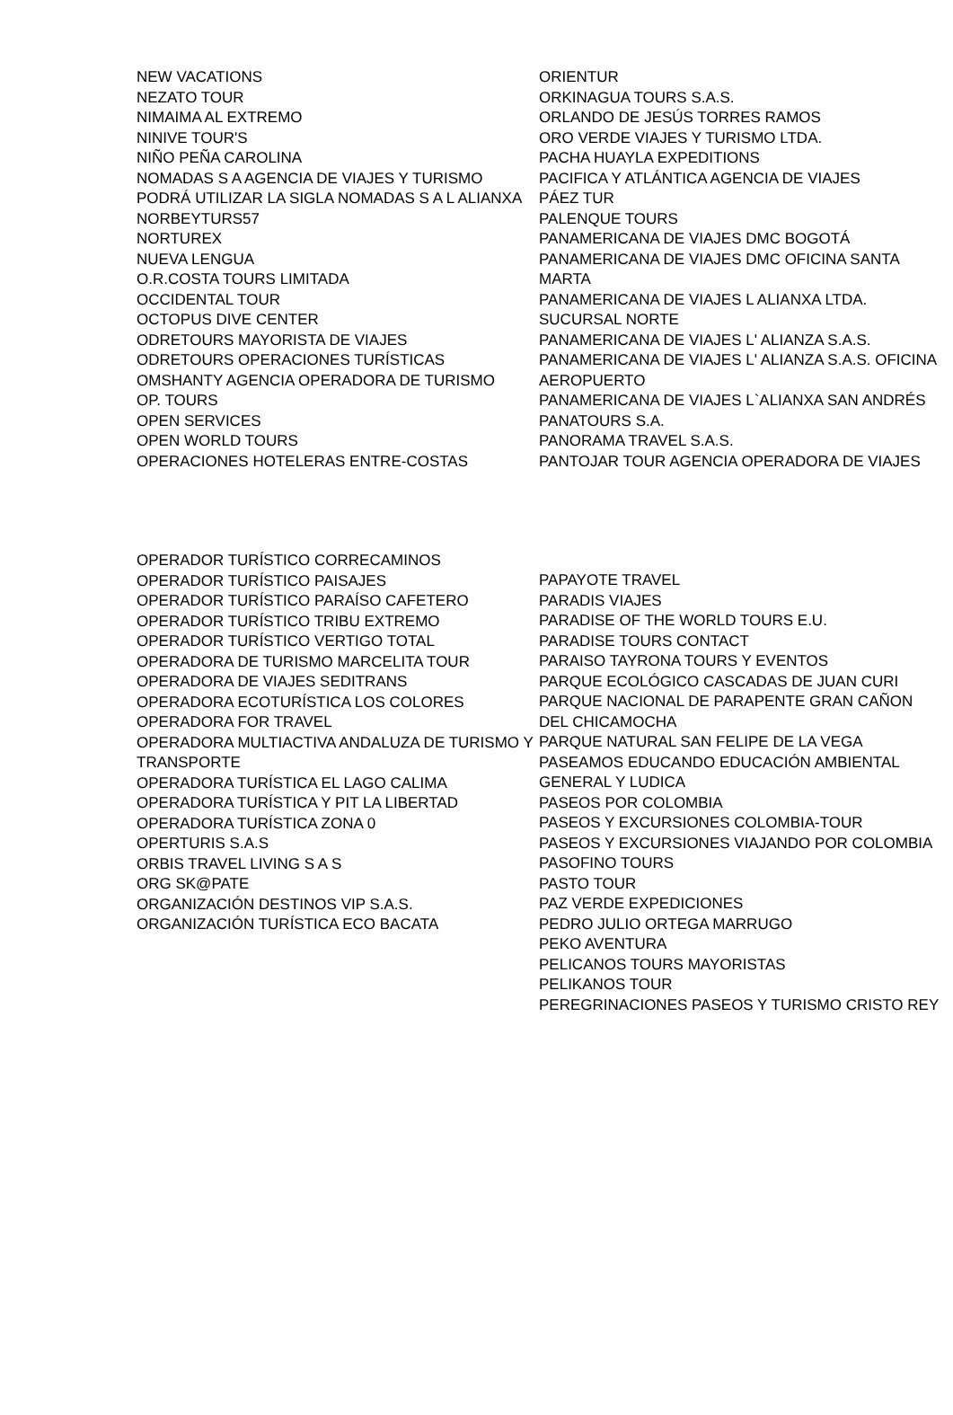NEW VACATIONS
NEZATO TOUR
NIMAIMA AL EXTREMO
NINIVE TOUR'S
NIÑO PEÑA CAROLINA
NOMADAS S A AGENCIA DE VIAJES Y TURISMO PODRÁ UTILIZAR LA SIGLA NOMADAS S A L ALIANXA
NORBEYTURS57
NORTUREX
NUEVA LENGUA
O.R.COSTA TOURS LIMITADA
OCCIDENTAL TOUR
OCTOPUS DIVE CENTER
ODRETOURS MAYORISTA DE VIAJES
ODRETOURS OPERACIONES TURÍSTICAS
OMSHANTY AGENCIA OPERADORA DE TURISMO
OP. TOURS
OPEN SERVICES
OPEN WORLD TOURS
OPERACIONES HOTELERAS ENTRE-COSTAS
ORIENTUR
ORKINAGUA TOURS S.A.S.
ORLANDO DE JESÚS TORRES RAMOS
ORO VERDE VIAJES Y TURISMO LTDA.
PACHA HUAYLA EXPEDITIONS
PACIFICA Y ATLÁNTICA AGENCIA DE VIAJES
PÁEZ TUR
PALENQUE TOURS
PANAMERICANA DE VIAJES DMC BOGOTÁ
PANAMERICANA DE VIAJES DMC OFICINA SANTA MARTA
PANAMERICANA DE VIAJES L ALIANXA LTDA. SUCURSAL NORTE
PANAMERICANA DE VIAJES L' ALIANZA S.A.S.
PANAMERICANA DE VIAJES L' ALIANZA S.A.S. OFICINA AEROPUERTO
PANAMERICANA DE VIAJES L`ALIANXA SAN ANDRÉS
PANATOURS S.A.
PANORAMA TRAVEL S.A.S.
PANTOJAR TOUR AGENCIA OPERADORA DE VIAJES
OPERADOR TURÍSTICO CORRECAMINOS
OPERADOR TURÍSTICO PAISAJES
OPERADOR TURÍSTICO PARAÍSO CAFETERO
OPERADOR TURÍSTICO TRIBU EXTREMO
OPERADOR TURÍSTICO VERTIGO TOTAL
OPERADORA DE TURISMO MARCELITA TOUR
OPERADORA DE VIAJES SEDITRANS
OPERADORA ECOTURÍSTICA LOS COLORES
OPERADORA FOR TRAVEL
OPERADORA MULTIACTIVA ANDALUZA DE TURISMO Y TRANSPORTE
OPERADORA TURÍSTICA EL LAGO CALIMA
OPERADORA TURÍSTICA Y PIT LA LIBERTAD
OPERADORA TURÍSTICA ZONA 0
OPERTURIS S.A.S
ORBIS TRAVEL LIVING S A S
ORG SK@PATE
ORGANIZACIÓN DESTINOS VIP S.A.S.
ORGANIZACIÓN TURÍSTICA ECO BACATA
PAPAYOTE TRAVEL
PARADIS VIAJES
PARADISE OF THE WORLD TOURS E.U.
PARADISE TOURS CONTACT
PARAISO TAYRONA TOURS Y EVENTOS
PARQUE ECOLÓGICO CASCADAS DE JUAN CURI
PARQUE NACIONAL DE PARAPENTE GRAN CAÑON DEL CHICAMOCHA
PARQUE NATURAL SAN FELIPE DE LA VEGA
PASEAMOS EDUCANDO EDUCACIÓN AMBIENTAL GENERAL Y LUDICA
PASEOS POR COLOMBIA
PASEOS Y EXCURSIONES COLOMBIA-TOUR
PASEOS Y EXCURSIONES VIAJANDO POR COLOMBIA
PASOFINO TOURS
PASTO TOUR
PAZ VERDE EXPEDICIONES
PEDRO JULIO ORTEGA MARRUGO
PEKO AVENTURA
PELICANOS TOURS MAYORISTAS
PELIKANOS TOUR
PEREGRINACIONES PASEOS Y TURISMO CRISTO REY